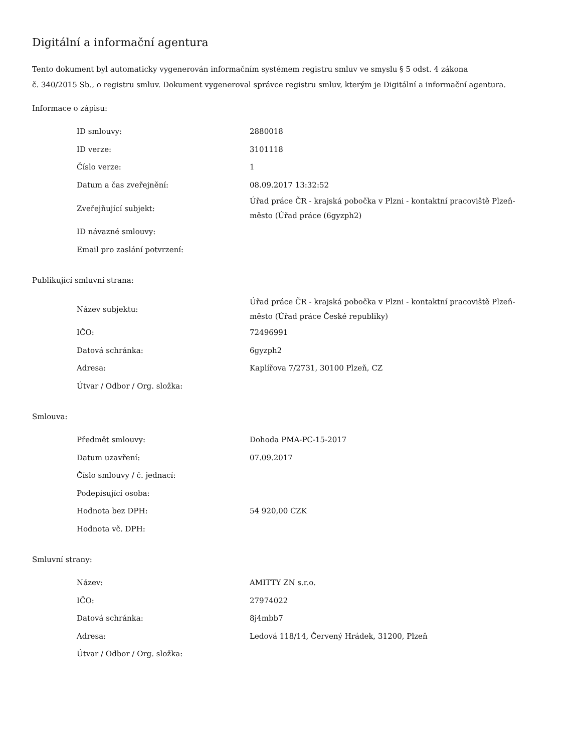Digitální a informační agentura
Tento dokument byl automaticky vygenerován informačním systémem registru smluv ve smyslu § 5 odst. 4 zákona
č. 340/2015 Sb., o registru smluv. Dokument vygeneroval správce registru smluv, kterým je Digitální a informační agentura.
Informace o zápisu:
| ID smlouvy: | 2880018 |
| ID verze: | 3101118 |
| Číslo verze: | 1 |
| Datum a čas zveřejnění: | 08.09.2017 13:32:52 |
| Zveřejňující subjekt: | Úřad práce ČR - krajská pobočka v Plzni - kontaktní pracoviště Plzeň-město (Úřad práce (6gyzph2) |
| ID návazné smlouvy: | |
| Email pro zaslání potvrzení: | |
Publikující smluvní strana:
| Název subjektu: | Úřad práce ČR - krajská pobočka v Plzni - kontaktní pracoviště Plzeň-město (Úřad práce České republiky) |
| IČO: | 72496991 |
| Datová schránka: | 6gyzph2 |
| Adresa: | Kaplířova 7/2731, 30100 Plzeň, CZ |
| Útvar / Odbor / Org. složka: | |
Smlouva:
| Předmět smlouvy: | Dohoda PMA-PC-15-2017 |
| Datum uzavření: | 07.09.2017 |
| Číslo smlouvy / č. jednací: | |
| Podepisující osoba: | |
| Hodnota bez DPH: | 54 920,00 CZK |
| Hodnota vč. DPH: | |
Smluvní strany:
| Název: | AMITTY ZN s.r.o. |
| IČO: | 27974022 |
| Datová schránka: | 8j4mbb7 |
| Adresa: | Ledová 118/14, Červený Hrádek, 31200, Plzeň |
| Útvar / Odbor / Org. složka: | |